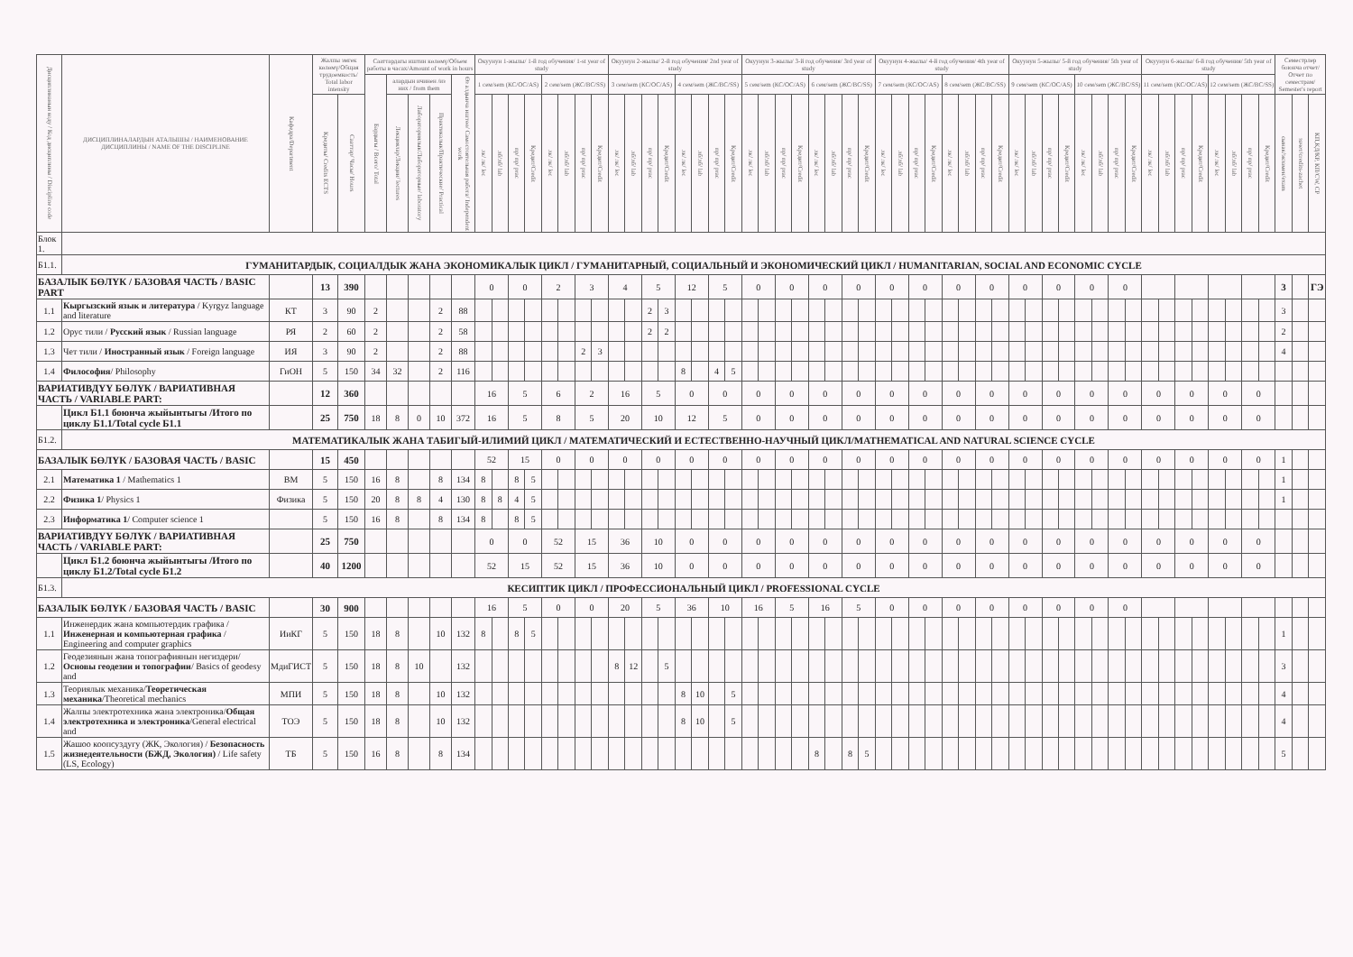| Дисциплинанын коду / Код дисциплины / Discipline code | ДИСЦИПЛИНАЛАРДЫН АТАЛЫШЫ / НАИМЕНОВАНИЕ ДИСЦИПЛИНЫ / NAME OF THE DISCIPLINE | Кафедра/Department | Жалпы эмгек көлөмү/Общая трудоемкость/ Total labor intensity | | Сааттардагы иштин көлөмү/Объем работы в часах/Amount of work in hours | | | | | Окуунун 1-жылы/ 1-й год обучения/ 1-st year of study | | | | | | | | Окуунун 2-жылы/ 2-й год обучения/ 2nd year of study | | | | | | | | Окуунун 3-жылы/ 3-й год обучения/ 3rd year of study | | | | | | | | Окуунун 4-жылы/ 4-й год обучения/ 4th year of study | | | | | | | | Окуунун 5-жылы/ 5-й год обучения/ 5th year of study | | | | | | | | Окуунун 6-жылы/ 6-й год обучения/ 5th year of study | | | | | | | | Семестрлер боюнча отчет/ Отчет по семестрам/ Semester's report | | |
| --- | --- | --- | --- | --- | --- | --- | --- | --- | --- | --- | --- | --- | --- | --- | --- | --- | --- | --- | --- | --- | --- | --- | --- | --- | --- | --- | --- | --- | --- | --- | --- | --- | --- | --- | --- | --- | --- | --- | --- | --- | --- | --- | --- | --- | --- | --- | --- | --- | --- | --- | --- | --- | --- | --- | --- | --- | --- | --- | --- | --- |
| | | | | | Бардыгы / Всего/ Total | алардын ичинен /из них / from them | | | Өз алдынча иштөө/ Самостоятельная работа/ Independent work | 1 сем/sem (КС/ОС/AS) | | | | 2 сем/sem (ЖС/ВС/SS) | | | | 3 сем/sem (КС/ОС/AS) | | | | 4 сем/sem (ЖС/ВС/SS) | | | | 5 сем/sem (КС/ОС/AS) | | | | 6 сем/sem (ЖС/ВС/SS) | | | | 7 сем/sem (КС/ОС/AS) | | | | 8 сем/sem (ЖС/ВС/SS) | | | | 9 сем/sem (КС/ОС/AS) | | | | 10 сем/sem (ЖС/ВС/SS) | | | | 11 сем/sem (КС/ОС/AS) | | | | 12 сем/sem (ЖС/ВС/SS) | | | | | | |
| | | | Кредиты/ Credits ECTS | Сааттар/ Часы/ Hours | | Лекциялар/Лекции/ lectures | Лабораториялык/Лабораторные/ laboratory | Практикалык/Практические/ Practical | | лк/ лк/ lec | лб/лб/ lab | пр/ пр/ prac | Кредит/Credit | лк/ лк/ lec | лб/лб/ lab | пр/ пр/ prac | Кредит/Credit | лк/ лк/ lec | лб/лб/ lab | пр/ пр/ prac | Кредит/Credit | лк/ лк/ lec | лб/лб/ lab | пр/ пр/ prac | Кредит/Credit | лк/ лк/ lec | лб/лб/ lab | пр/ пр/ prac | Кредит/Credit | лк/ лк/ lec | лб/лб/ lab | пр/ пр/ prac | Кредит/Credit | лк/ лк/ lec | лб/лб/ lab | пр/ пр/ prac | Кредит/Credit | лк/ лк/ lec | лб/лб/ lab | пр/ пр/ prac | Кредит/Credit | лк/ лк/ lec | лб/лб/ lab | пр/ пр/ prac | Кредит/Credit | лк/ лк/ lec | лб/лб/ lab | пр/ пр/ prac | Кредит/Credit | лк/ лк/ lec | лб/лб/ lab | пр/ пр/ prac | Кредит/Credit | лк/ лк/ lec | лб/лб/ lab | пр/ пр/ prac | Кредит/Credit | сынак/экзамен/exam | зачет/credits-zachet | КП,КД/КР, КП/CW, CP |
| Блок 1. | | | | | | | | | | | | | | | | | | | | | | | | | | | | | | | | | | | | | | | | | | | | | | | | | | | | | | | | | | | | |
| Б1.1. | ГУМАНИТАРДЫК, СОЦИАЛДЫК ЖАНА ЭКОНОМИКАЛЫК ЦИКЛ / ГУМАНИТАРНЫЙ, СОЦИАЛЬНЫЙ И ЭКОНОМИЧЕСКИЙ ЦИКЛ / HUMANITARIAN, SOCIAL AND ECONOMIC CYCLE | | | | | | | | | | | | | | | | | | | | | | | | | | | | | | | | | | | | | | | | | | | | | | | | | | | | | | | | | | | |
| БАЗАЛЫК БӨЛҮК / БАЗОВАЯ ЧАСТЬ / BASIC PART | | | 13 | 390 | | | | | | 0 | | 0 | | 2 | | 3 | | 4 | | 5 | | 12 | | 5 | | 0 | | 0 | | 0 | | 0 | | 0 | | 0 | | 0 | | 0 | | 0 | | 0 | | 0 | | 0 | | | | | | | | | | 3 | | ГЭ |
| 1.1 | Кыргызский язык и литература / Kyrgyz language and literature | КТ | 3 | 90 | 2 | | | 2 | 88 | | | | | | | | | | | 2 | 3 | | | | | | | | | | | | | | | | | | | | | | | | | | | | | | | | | | | | | 3 | | |
| 1.2 | Орус тили / Русский язык / Russian language | РЯ | 2 | 60 | 2 | | | 2 | 58 | | | | | | | | | | | 2 | 2 | | | | | | | | | | | | | | | | | | | | | | | | | | | | | | | | | | | | | 2 | | |
| 1.3 | Чет тили / Иностранный язык / Foreign language | ИЯ | 3 | 90 | 2 | | | 2 | 88 | | | | | | | 2 | 3 | | | | | | | | | | | | | | | | | | | | | | | | | | | | | | | | | | | | | | | | | 4 | | |
| 1.4 | Философия / Philosophy | ГиОН | 5 | 150 | 34 | 32 | | 2 | 116 | | | | | | | | | | | | | 8 | | 4 | 5 | | | | | | | | | | | | | | | | | | | | | | | | | | | | | | | | | | | |
| ВАРИАТИВДҮҮ БӨЛҮК / ВАРИАТИВНАЯ ЧАСТЬ / VARIABLE PART: | | | 12 | 360 | | | | | | 16 | | 5 | | 6 | | 2 | | 16 | | 5 | | 0 | | 0 | | 0 | | 0 | | 0 | | 0 | | 0 | | 0 | | 0 | | 0 | | 0 | | 0 | | 0 | | 0 | | 0 | | 0 | | 0 | | 0 | | | | |
| | Цикл Б1.1 боюнча жыйынтыгы /Итого по циклу Б1.1/Total cycle Б1.1 | | 25 | 750 | 18 | 8 | 0 | 10 | 372 | 16 | | 5 | | 8 | | 5 | | 20 | | 10 | | 12 | | 5 | | 0 | | 0 | | 0 | | 0 | | 0 | | 0 | | 0 | | 0 | | 0 | | 0 | | 0 | | 0 | | 0 | | 0 | | 0 | | 0 | | | | |
| Б1.2. | МАТЕМАТИКАЛЫК ЖАНА ТАБИГЫЙ-ИЛИМИЙ ЦИКЛ / МАТЕМАТИЧЕСКИЙ И ЕСТЕСТВЕННО-НАУЧНЫЙ ЦИКЛ/MATHEMATICAL AND NATURAL SCIENCE CYCLE | | | | | | | | | | | | | | | | | | | | | | | | | | | | | | | | | | | | | | | | | | | | | | | | | | | | | | | | | | | |
| БАЗАЛЫК БӨЛҮК / БАЗОВАЯ ЧАСТЬ / BASIC | | | 15 | 450 | | | | | | 52 | | 15 | | 0 | | 0 | | 0 | | 0 | | 0 | | 0 | | 0 | | 0 | | 0 | | 0 | | 0 | | 0 | | 0 | | 0 | | 0 | | 0 | | 0 | | 0 | | 0 | | 0 | | 0 | | 0 | | 1 | | |
| 2.1 | Математика 1 / Mathematics 1 | ВМ | 5 | 150 | 16 | 8 | | 8 | 134 | 8 | | 8 | 5 | | | | | | | | | | | | | | | | | | | | | | | | | | | | | | | | | | | | | | | | | | | | | 1 | | |
| 2.2 | Физика 1 / Physics 1 | Физика | 5 | 150 | 20 | 8 | 8 | 4 | 130 | 8 | 8 | 4 | 5 | | | | | | | | | | | | | | | | | | | | | | | | | | | | | | | | | | | | | | | | | | | | | 1 | | |
| 2.3 | Информатика 1 / Computer science 1 | | 5 | 150 | 16 | 8 | | 8 | 134 | 8 | | 8 | 5 | | | | | | | | | | | | | | | | | | | | | | | | | | | | | | | | | | | | | | | | | | | | | | | |
| ВАРИАТИВДҮҮ БӨЛҮК / ВАРИАТИВНАЯ ЧАСТЬ / VARIABLE PART: | | | 25 | 750 | | | | | | 0 | | 0 | | 52 | | 15 | | 36 | | 10 | | 0 | | 0 | | 0 | | 0 | | 0 | | 0 | | 0 | | 0 | | 0 | | 0 | | 0 | | 0 | | 0 | | 0 | | 0 | | 0 | | 0 | | 0 | | | | |
| | Цикл Б1.2 боюнча жыйынтыгы /Итого по циклу Б1.2/Total cycle Б1.2 | | 40 | 1200 | | | | | | 52 | | 15 | | 52 | | 15 | | 36 | | 10 | | 0 | | 0 | | 0 | | 0 | | 0 | | 0 | | 0 | | 0 | | 0 | | 0 | | 0 | | 0 | | 0 | | 0 | | 0 | | 0 | | 0 | | 0 | | | | |
| Б1.3. | КЕСИПТИК ЦИКЛ / ПРОФЕССИОНАЛЬНЫЙ ЦИКЛ / PROFESSIONAL CYCLE | | | | | | | | | | | | | | | | | | | | | | | | | | | | | | | | | | | | | | | | | | | | | | | | | | | | | | | | | | | |
| БАЗАЛЫК БӨЛҮК / БАЗОВАЯ ЧАСТЬ / BASIC | | | 30 | 900 | | | | | | 16 | | 5 | | 0 | | 0 | | 20 | | 5 | | 36 | | 10 | | 16 | | 5 | | 16 | | 5 | | 0 | | 0 | | 0 | | 0 | | 0 | | 0 | | 0 | | 0 | | | | | | | | | | | | |
| 1.1 | Инженердик жана компьютердик графика / Инженерная и компьютерная графика / Engineering and computer graphics | ИиКГ | 5 | 150 | 18 | 8 | | 10 | 132 | 8 | | 8 | 5 | | | | | | | | | | | | | | | | | | | | | | | | | | | | | | | | | | | | | | | | | | | | | 1 | | |
| 1.2 | Геодезиянын жана топографиянын негиздери/ Основы геодезии и топографии / Basics of geodesy and | МдиГИСТ | 5 | 150 | 18 | 8 | 10 | | 132 | | | | | | | | | 8 | 12 | | 5 | | | | | | | | | | | | | | | | | | | | | | | | | | | | | | | | | | | | | 3 | | |
| 1.3 | Теориялык механика/ Теоретическая механика /Theoretical mechanics | МПИ | 5 | 150 | 18 | 8 | | 10 | 132 | | | | | | | | | | | | | 8 | 10 | | 5 | | | | | | | | | | | | | | | | | | | | | | | | | | | | | | | | | 4 | | |
| 1.4 | Жалпы электротехника жана электроника/ Общая электротехника и электроника /General electrical and | ТОЭ | 5 | 150 | 18 | 8 | | 10 | 132 | | | | | | | | | | | | | 8 | 10 | | 5 | | | | | | | | | | | | | | | | | | | | | | | | | | | | | | | | | 4 | | |
| 1.5 | Жашоо коопсуздугу (ЖК, Экология) / Безопасность жизнедеятельности (БЖД, Экология) / Life safety (LS, Ecology) | ТБ | 5 | 150 | 16 | 8 | | 8 | 134 | | | | | | | | | | | | | | | | | | | | | 8 | | 8 | 5 | | | | | | | | | | | | | | | | | | | | | | | | | 5 | | |